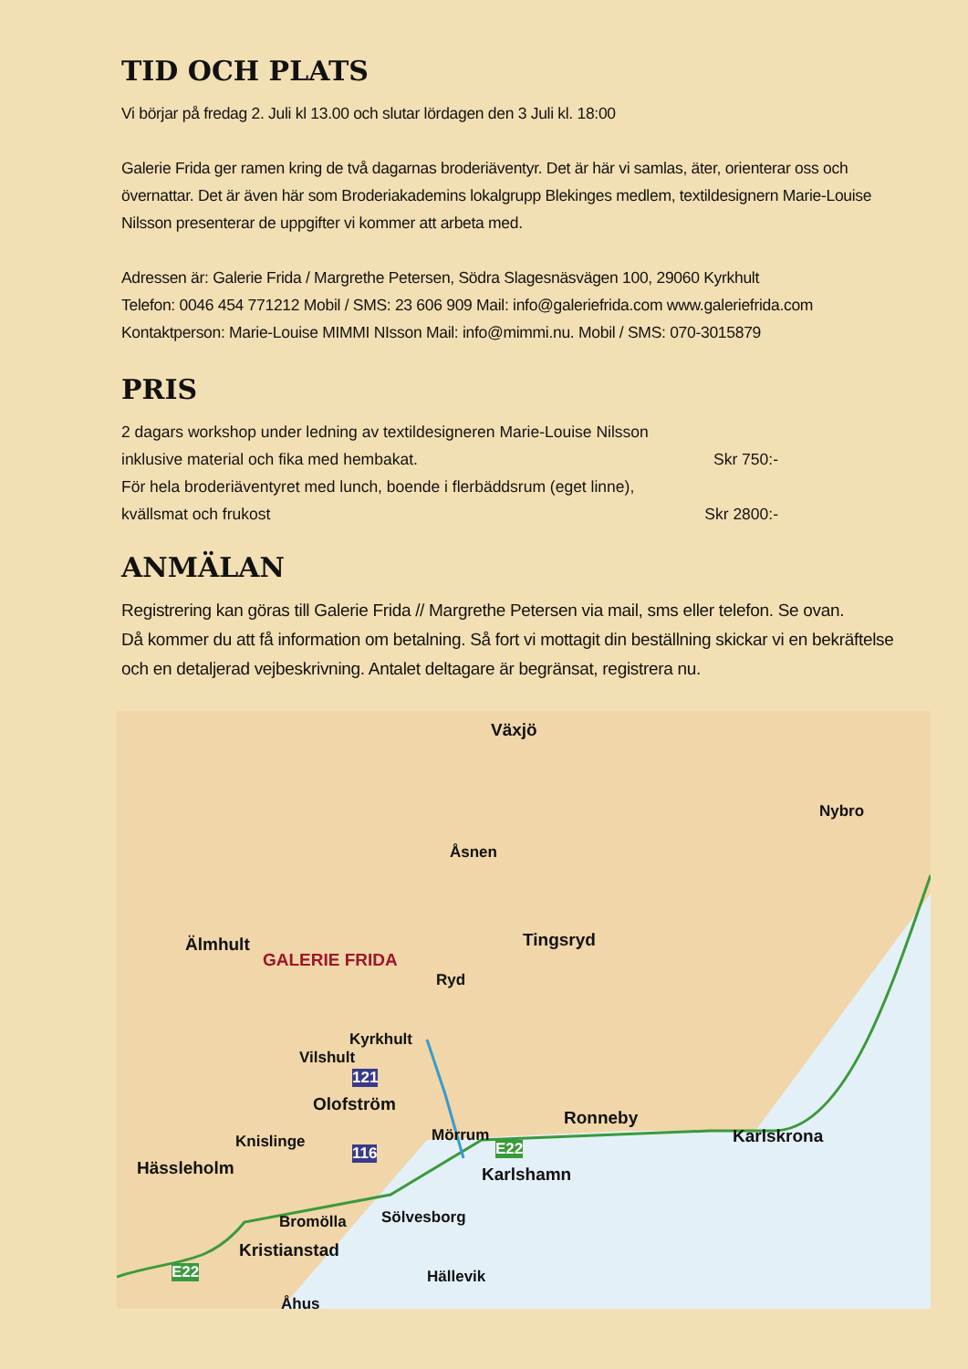TID OCH PLATS
Vi börjar på fredag 2. Juli kl 13.00 och slutar lördagen den 3 Juli kl. 18:00
Galerie Frida ger ramen kring de två dagarnas broderiäventyr. Det är här vi samlas, äter, orienterar oss och övernattar. Det är även här som Broderiakademins lokalgrupp Blekinges medlem, textildesignern Marie-Louise Nilsson presenterar de uppgifter vi kommer att arbeta med.
Adressen är: Galerie Frida / Margrethe Petersen, Södra Slagesnäsvägen 100, 29060 Kyrkhult
Telefon: 0046 454 771212 Mobil / SMS: 23 606 909 Mail: info@galeriefrida.com www.galeriefrida.com
Kontaktperson: Marie-Louise MIMMI NIsson Mail: info@mimmi.nu. Mobil / SMS: 070-3015879
PRIS
2 dagars workshop under ledning av textildesigneren Marie-Louise Nilsson
inklusive material och fika med hembakat. Skr 750:-
För hela broderiäventyret med lunch, boende i flerbäddsrum (eget linne),
kvällsmat och frukost Skr 2800:-
ANMÄLAN
Registrering kan göras till Galerie Frida // Margrethe Petersen via mail, sms eller telefon. Se ovan.
Då kommer du att få information om betalning. Så fort vi mottagit din beställning skickar vi en bekräftelse och en detaljerad vejbeskrivning. Antalet deltagare är begränsat, registrera nu.
Växjö
Nybro
Åsnen
Älmhult
GALERIE FRIDA
Tingsryd
Ryd
Kyrkhult
Vilshult
121
Olofström
Mörrum
Ronneby
Karlskrona
E22 Knislinge
116
Hässleholm Karlshamn
Bromölla Sölvesborg
Kristianstad
E22 Hällevik
Åhus